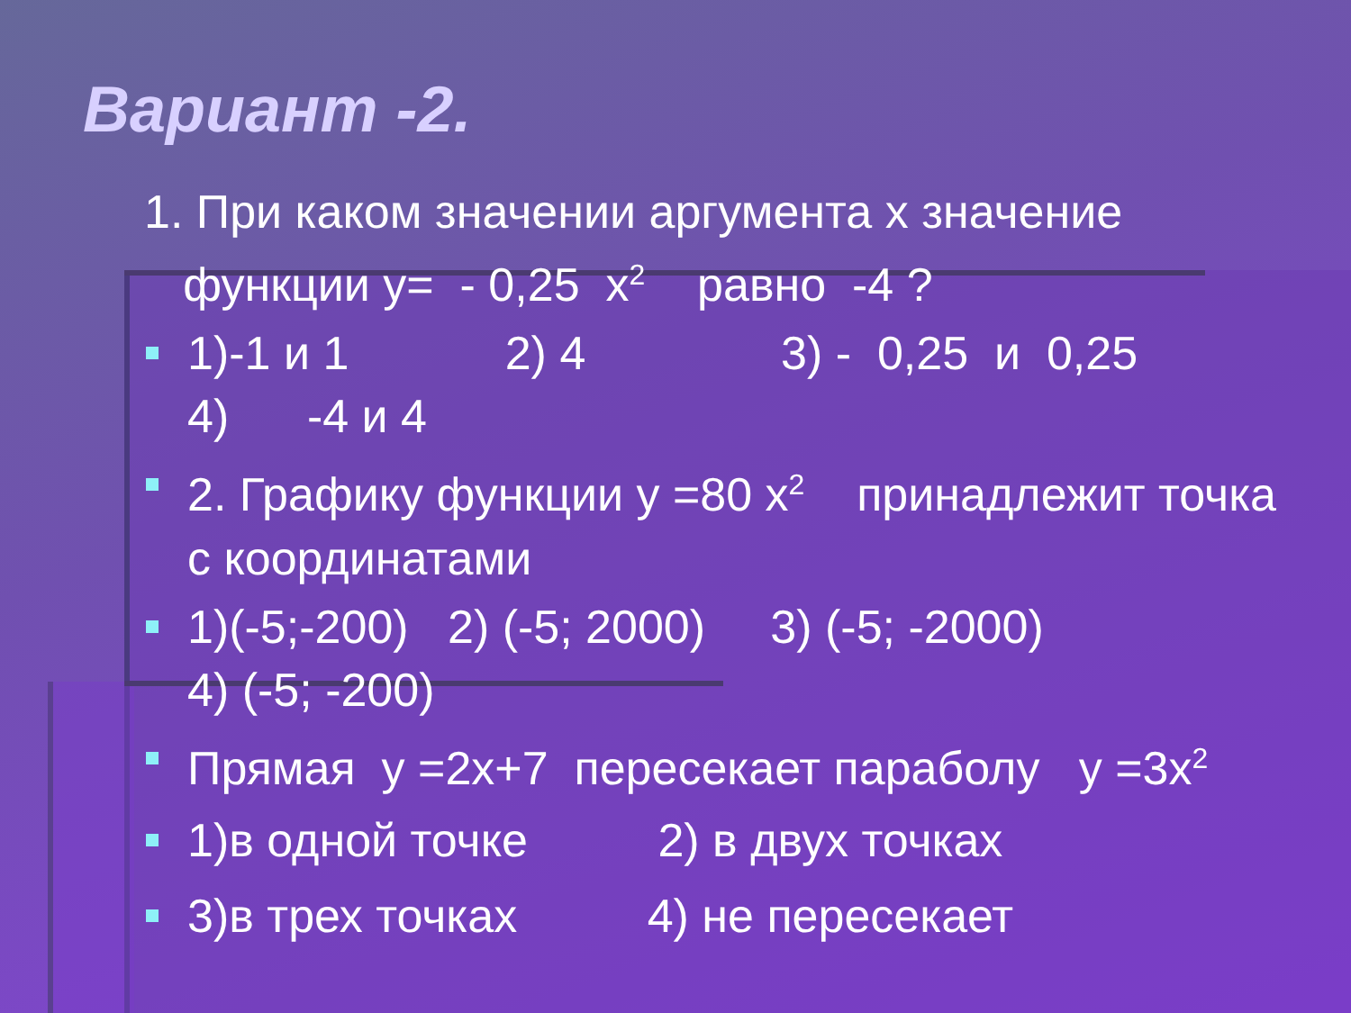Вариант -2.
1. При каком значении аргумента х значение
функции у= - 0,25 х<sup>2</sup> равно -4 ?
1)-1 и 1 2) 4 3) - 0,25 и 0,25
4) -4 и 4
2. Графику функции у =80 х<sup>2</sup> принадлежит точка с координатами
1)(-5;-200) 2) (-5; 2000) 3) (-5; -2000)
4) (-5; -200)
Прямая у =2х+7 пересекает параболу у =3х<sup>2</sup>
1)в одной точке 2) в двух точках
3)в трех точках 4) не пересекает